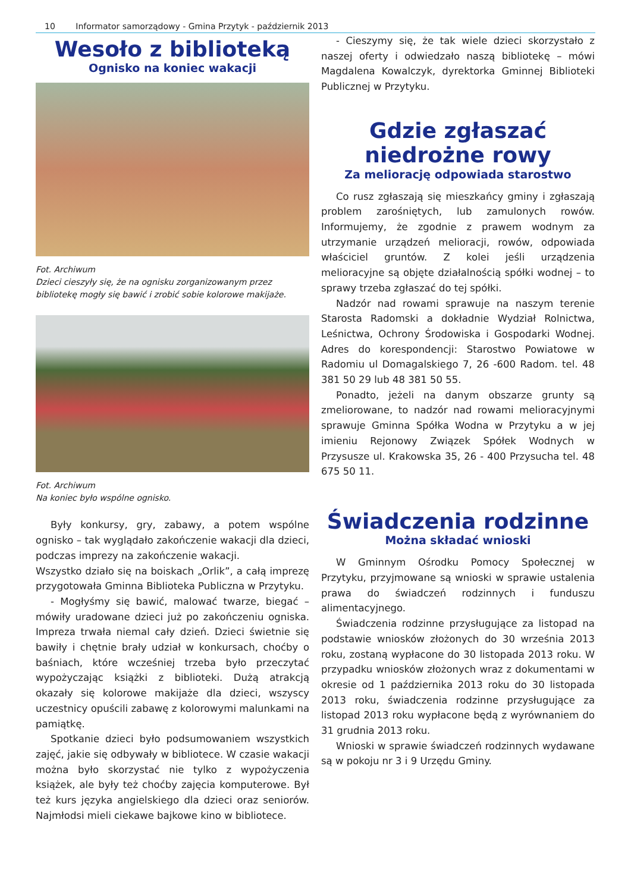10 Informator samorządowy - Gmina Przytyk - październik 2013
Wesoło z biblioteką
Ognisko na koniec wakacji
Fot. Archiwum
Dzieci cieszyły się, że na ognisku zorganizowanym przez bibliotekę mogły się bawić i zrobić sobie kolorowe makijaże.
Fot. Archiwum
Na koniec było wspólne ognisko.
Były konkursy, gry, zabawy, a potem wspólne ognisko – tak wyglądało zakończenie wakacji dla dzieci, podczas imprezy na zakończenie wakacji.
Wszystko działo się na boiskach „Orlik”, a całą imprezę przygotowała Gminna Biblioteka Publiczna w Przytyku.
- Mogłyśmy się bawić, malować twarze, biegać – mówiły uradowane dzieci już po zakończeniu ogniska. Impreza trwała niemal cały dzień. Dzieci świetnie się bawiły i chętnie brały udział w konkursach, choćby o baśniach, które wcześniej trzeba było przeczytać wypożyczając książki z biblioteki. Dużą atrakcją okazały się kolorowe makijaże dla dzieci, wszyscy uczestnicy opuścili zabawę z kolorowymi malunkami na pamiątkę.
Spotkanie dzieci było podsumowaniem wszystkich zajęć, jakie się odbywały w bibliotece. W czasie wakacji można było skorzystać nie tylko z wypożyczenia książek, ale były też choćby zajęcia komputerowe. Był też kurs języka angielskiego dla dzieci oraz seniorów. Najmłodsi mieli ciekawe bajkowe kino w bibliotece.
- Cieszymy się, że tak wiele dzieci skorzystało z naszej oferty i odwiedzało naszą bibliotekę – mówi Magdalena Kowalczyk, dyrektorka Gminnej Biblioteki Publicznej w Przytyku.
Gdzie zgłaszać niedrożne rowy
Za meliorację odpowiada starostwo
Co rusz zgłaszają się mieszkańcy gminy i zgłaszają problem zarośniętych, lub zamulonych rowów. Informujemy, że zgodnie z prawem wodnym za utrzymanie urządzeń melioracji, rowów, odpowiada właściciel gruntów. Z kolei jeśli urządzenia melioracyjne są objęte działalnością spółki wodnej – to sprawy trzeba zgłaszać do tej spółki.
Nadzór nad rowami sprawuje na naszym terenie Starosta Radomski a dokładnie Wydział Rolnictwa, Leśnictwa, Ochrony Środowiska i Gospodarki Wodnej. Adres do korespondencji: Starostwo Powiatowe w Radomiu ul Domagalskiego 7, 26 -600 Radom. tel. 48 381 50 29 lub 48 381 50 55.
Ponadto, jeżeli na danym obszarze grunty są zmeliorowane, to nadzór nad rowami melioracyjnymi sprawuje Gminna Spółka Wodna w Przytyku a w jej imieniu Rejonowy Związek Spółek Wodnych w Przysusze ul. Krakowska 35, 26 - 400 Przysucha tel. 48 675 50 11.
Świadczenia rodzinne
Można składać wnioski
W Gminnym Ośrodku Pomocy Społecznej w Przytyku, przyjmowane są wnioski w sprawie ustalenia prawa do świadczeń rodzinnych i funduszu alimentacyjnego.
Świadczenia rodzinne przysługujące za listopad na podstawie wniosków złożonych do 30 września 2013 roku, zostaną wypłacone do 30 listopada 2013 roku. W przypadku wniosków złożonych wraz z dokumentami w okresie od 1 października 2013 roku do 30 listopada 2013 roku, świadczenia rodzinne przysługujące za listopad 2013 roku wypłacone będą z wyrównaniem do 31 grudnia 2013 roku.
Wnioski w sprawie świadczeń rodzinnych wydawane są w pokoju nr 3 i 9 Urzędu Gminy.